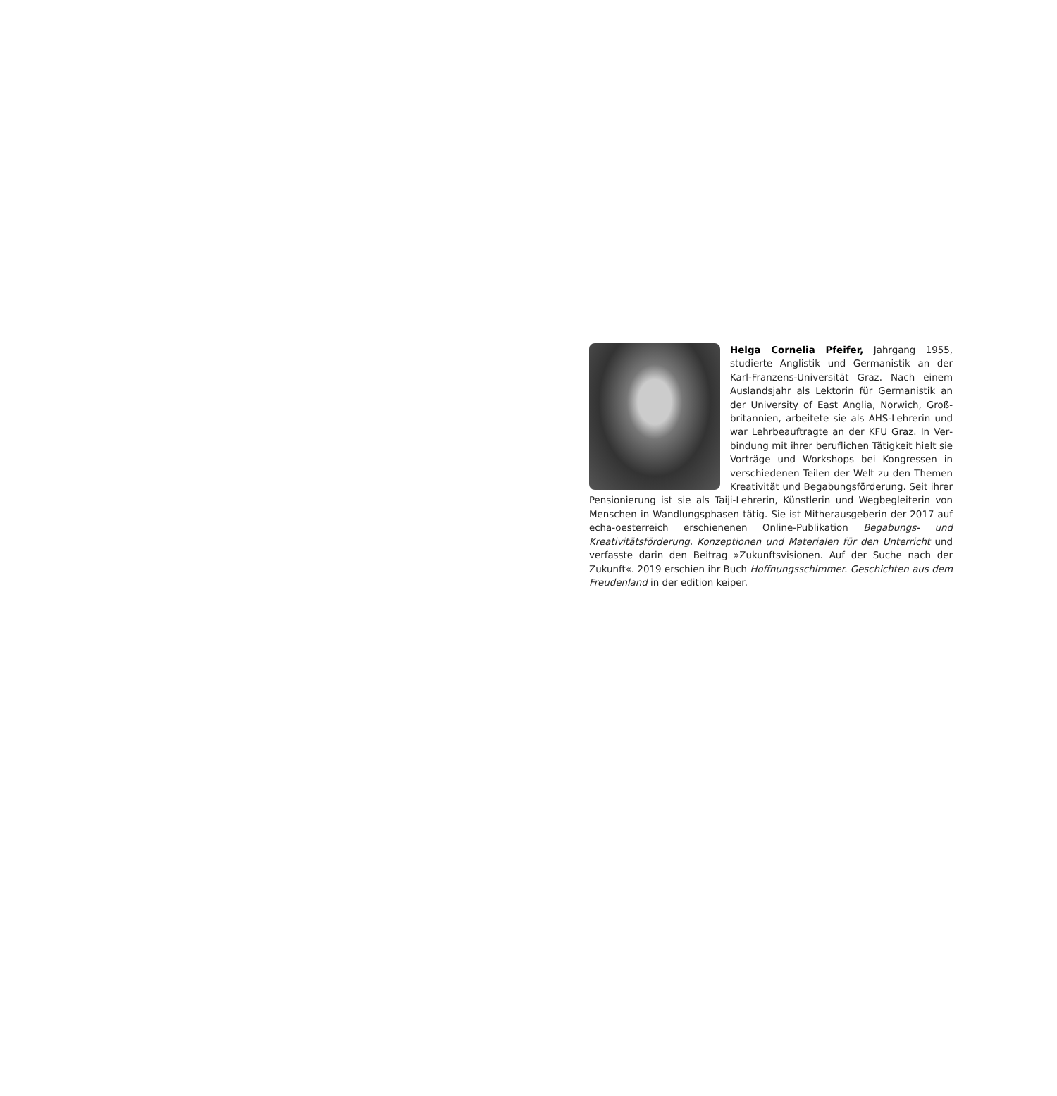Helga Cornelia Pfeifer, Jahrgang 1955, studierte Anglistik und Germanistik an der Karl-Franzens-Universität Graz. Nach einem Auslandsjahr als Lektorin für Germanistik an der University of East Anglia, Norwich, Groß­britannien, arbeitete sie als AHS-Lehrerin und war Lehrbeauftragte an der KFU Graz. In Ver­bindung mit ihrer beruflichen Tätigkeit hielt sie Vorträge und Workshops bei Kongressen in verschiedenen Teilen der Welt zu den Themen Kreativität und Begabungsförderung. Seit ihrer Pensionierung ist sie als Taiji-Lehrerin, Künstle­rin und Wegbegleiterin von Menschen in Wandlungsphasen tätig. Sie ist Mitherausgeberin der 2017 auf echa-oesterreich erschienenen Online-Pub­likation Begabungs- und Kreativitätsförderung. Konzeptionen und Materia­len für den Unterricht und verfasste darin den Beitrag »Zukunftsvisionen. Auf der Suche nach der Zukunft«. 2019 erschien ihr Buch Hoffnungsschim­mer. Geschichten aus dem Freudenland in der edition keiper.